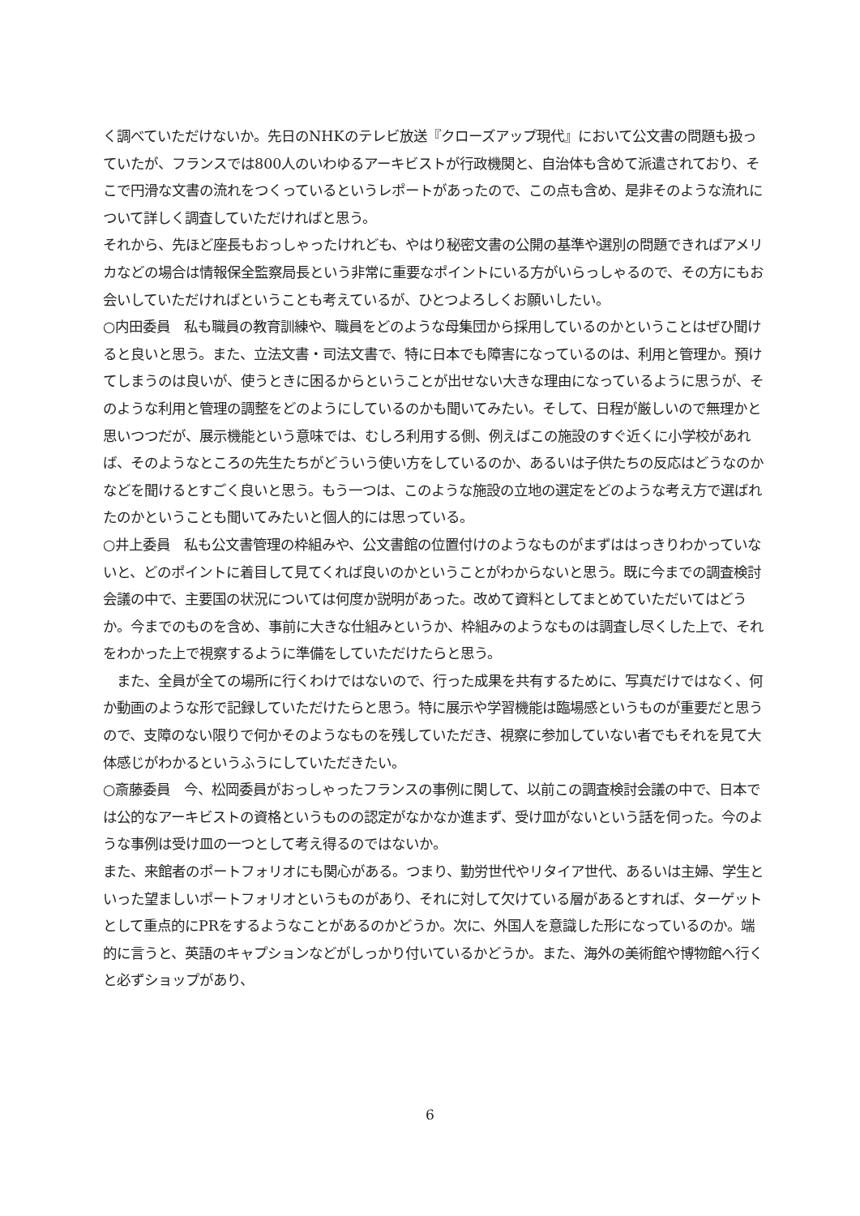く調べていただけないか。先日のNHKのテレビ放送『クローズアップ現代』において公文書の問題も扱っていたが、フランスでは800人のいわゆるアーキビストが行政機関と、自治体も含めて派遣されており、そこで円滑な文書の流れをつくっているというレポートがあったので、この点も含め、是非そのような流れについて詳しく調査していただければと思う。
それから、先ほど座長もおっしゃったけれども、やはり秘密文書の公開の基準や選別の問題できればアメリカなどの場合は情報保全監察局長という非常に重要なポイントにいる方がいらっしゃるので、その方にもお会いしていただければということも考えているが、ひとつよろしくお願いしたい。
○内田委員　私も職員の教育訓練や、職員をどのような母集団から採用しているのかということはぜひ聞けると良いと思う。また、立法文書・司法文書で、特に日本でも障害になっているのは、利用と管理か。預けてしまうのは良いが、使うときに困るからということが出せない大きな理由になっているように思うが、そのような利用と管理の調整をどのようにしているのかも聞いてみたい。そして、日程が厳しいので無理かと思いつつだが、展示機能という意味では、むしろ利用する側、例えばこの施設のすぐ近くに小学校があれば、そのようなところの先生たちがどういう使い方をしているのか、あるいは子供たちの反応はどうなのかなどを聞けるとすごく良いと思う。もう一つは、このような施設の立地の選定をどのような考え方で選ばれたのかということも聞いてみたいと個人的には思っている。
○井上委員　私も公文書管理の枠組みや、公文書館の位置付けのようなものがまずははっきりわかっていないと、どのポイントに着目して見てくれば良いのかということがわからないと思う。既に今までの調査検討会議の中で、主要国の状況については何度か説明があった。改めて資料としてまとめていただいてはどうか。今までのものを含め、事前に大きな仕組みというか、枠組みのようなものは調査し尽くした上で、それをわかった上で視察するように準備をしていただけたらと思う。
　また、全員が全ての場所に行くわけではないので、行った成果を共有するために、写真だけではなく、何か動画のような形で記録していただけたらと思う。特に展示や学習機能は臨場感というものが重要だと思うので、支障のない限りで何かそのようなものを残していただき、視察に参加していない者でもそれを見て大体感じがわかるというふうにしていただきたい。
○斎藤委員　今、松岡委員がおっしゃったフランスの事例に関して、以前この調査検討会議の中で、日本では公的なアーキビストの資格というものの認定がなかなか進まず、受け皿がないという話を伺った。今のような事例は受け皿の一つとして考え得るのではないか。
また、来館者のポートフォリオにも関心がある。つまり、勤労世代やリタイア世代、あるいは主婦、学生といった望ましいポートフォリオというものがあり、それに対して欠けている層があるとすれば、ターゲットとして重点的にPRをするようなことがあるのかどうか。次に、外国人を意識した形になっているのか。端的に言うと、英語のキャプションなどがしっかり付いているかどうか。また、海外の美術館や博物館へ行くと必ずショップがあり、
6